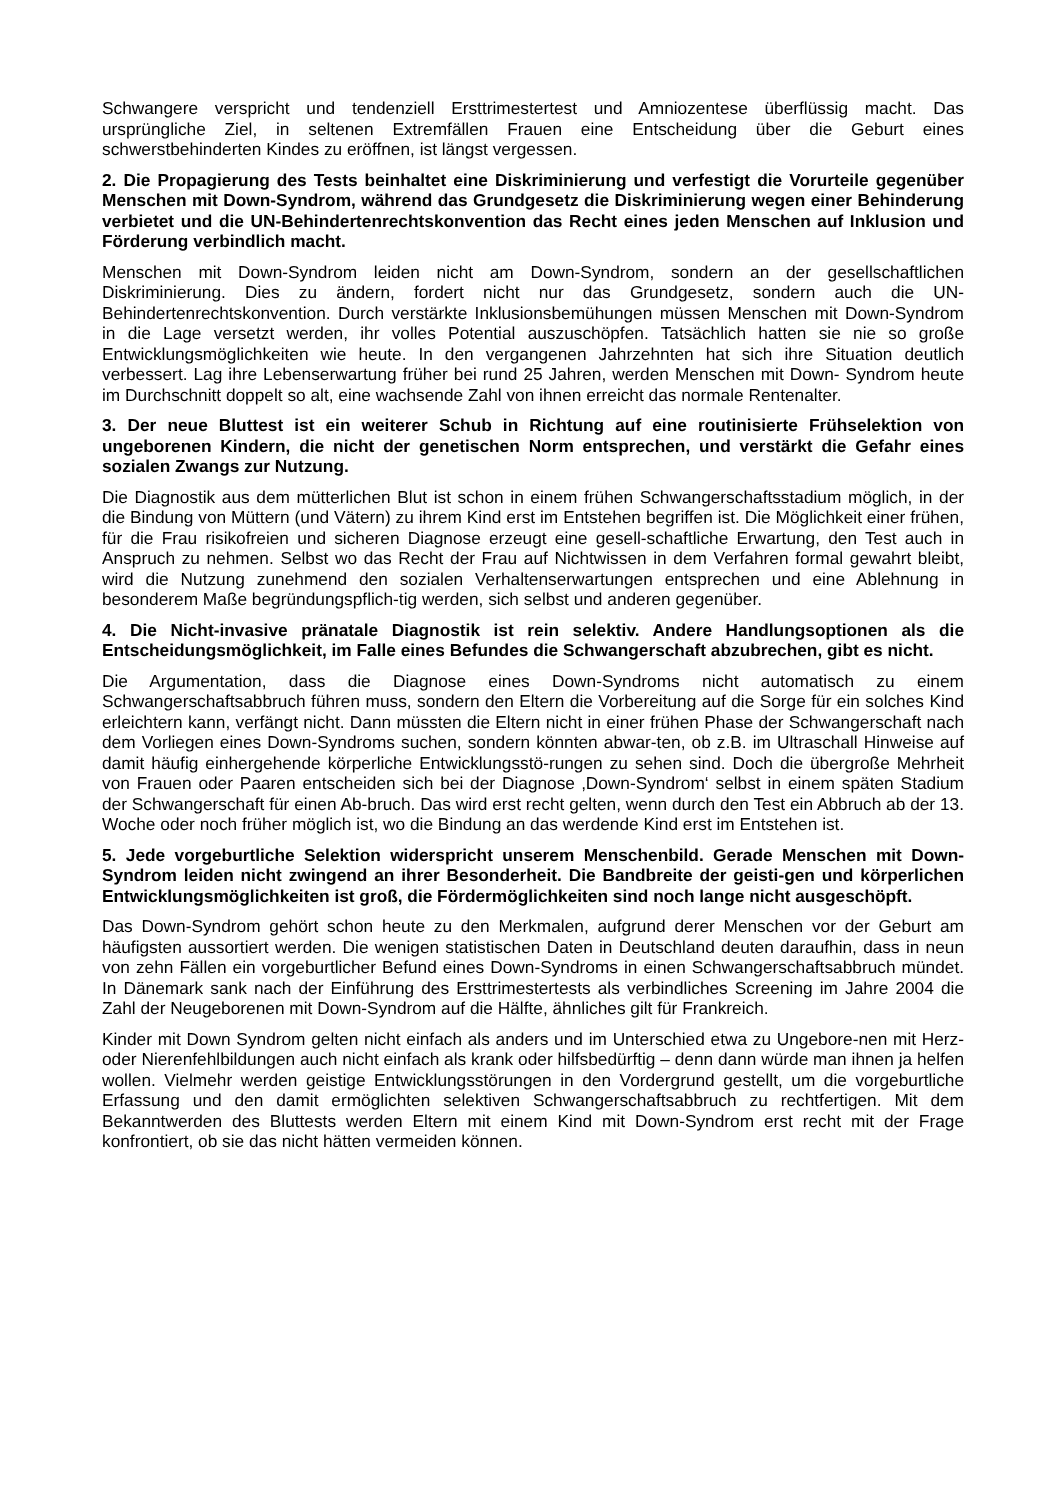Schwangere verspricht und tendenziell Ersttrimestertest und Amniozentese überflüssig macht. Das ursprüngliche Ziel, in seltenen Extremfällen Frauen eine Entscheidung über die Geburt eines schwerstbehinderten Kindes zu eröffnen, ist längst vergessen.
2. Die Propagierung des Tests beinhaltet eine Diskriminierung und verfestigt die Vorurteile gegenüber Menschen mit Down-Syndrom, während das Grundgesetz die Diskriminierung wegen einer Behinderung verbietet und die UN-Behindertenrechtskonvention das Recht eines jeden Menschen auf Inklusion und Förderung verbindlich macht.
Menschen mit Down-Syndrom leiden nicht am Down-Syndrom, sondern an der gesellschaftlichen Diskriminierung. Dies zu ändern, fordert nicht nur das Grundgesetz, sondern auch die UN-Behindertenrechtskonvention. Durch verstärkte Inklusionsbemühungen müssen Menschen mit Down-Syndrom in die Lage versetzt werden, ihr volles Potential auszuschöpfen. Tatsächlich hatten sie nie so große Entwicklungsmöglichkeiten wie heute. In den vergangenen Jahrzehnten hat sich ihre Situation deutlich verbessert. Lag ihre Lebenserwartung früher bei rund 25 Jahren, werden Menschen mit Down- Syndrom heute im Durchschnitt doppelt so alt, eine wachsende Zahl von ihnen erreicht das normale Rentenalter.
3. Der neue Bluttest ist ein weiterer Schub in Richtung auf eine routinisierte Frühselektion von ungeborenen Kindern, die nicht der genetischen Norm entsprechen, und verstärkt die Gefahr eines sozialen Zwangs zur Nutzung.
Die Diagnostik aus dem mütterlichen Blut ist schon in einem frühen Schwangerschaftsstadium möglich, in der die Bindung von Müttern (und Vätern) zu ihrem Kind erst im Entstehen begriffen ist. Die Möglichkeit einer frühen, für die Frau risikofreien und sicheren Diagnose erzeugt eine gesell-schaftliche Erwartung, den Test auch in Anspruch zu nehmen. Selbst wo das Recht der Frau auf Nichtwissen in dem Verfahren formal gewahrt bleibt, wird die Nutzung zunehmend den sozialen Verhaltenserwartungen entsprechen und eine Ablehnung in besonderem Maße begründungspflich-tig werden, sich selbst und anderen gegenüber.
4. Die Nicht-invasive pränatale Diagnostik ist rein selektiv. Andere Handlungsoptionen als die Entscheidungsmöglichkeit, im Falle eines Befundes die Schwangerschaft abzubrechen, gibt es nicht.
Die Argumentation, dass die Diagnose eines Down-Syndroms nicht automatisch zu einem Schwangerschaftsabbruch führen muss, sondern den Eltern die Vorbereitung auf die Sorge für ein solches Kind erleichtern kann, verfängt nicht. Dann müssten die Eltern nicht in einer frühen Phase der Schwangerschaft nach dem Vorliegen eines Down-Syndroms suchen, sondern könnten abwar-ten, ob z.B. im Ultraschall Hinweise auf damit häufig einhergehende körperliche Entwicklungsstö-rungen zu sehen sind. Doch die übergroße Mehrheit von Frauen oder Paaren entscheiden sich bei der Diagnose ‚Down-Syndrom‘ selbst in einem späten Stadium der Schwangerschaft für einen Ab-bruch. Das wird erst recht gelten, wenn durch den Test ein Abbruch ab der 13. Woche oder noch früher möglich ist, wo die Bindung an das werdende Kind erst im Entstehen ist.
5. Jede vorgeburtliche Selektion widerspricht unserem Menschenbild. Gerade Menschen mit Down-Syndrom leiden nicht zwingend an ihrer Besonderheit. Die Bandbreite der geisti-gen und körperlichen Entwicklungsmöglichkeiten ist groß, die Fördermöglichkeiten sind noch lange nicht ausgeschöpft.
Das Down-Syndrom gehört schon heute zu den Merkmalen, aufgrund derer Menschen vor der Geburt am häufigsten aussortiert werden. Die wenigen statistischen Daten in Deutschland deuten daraufhin, dass in neun von zehn Fällen ein vorgeburtlicher Befund eines Down-Syndroms in einen Schwangerschaftsabbruch mündet. In Dänemark sank nach der Einführung des Ersttrimestertests als verbindliches Screening im Jahre 2004 die Zahl der Neugeborenen mit Down-Syndrom auf die Hälfte, ähnliches gilt für Frankreich.
Kinder mit Down Syndrom gelten nicht einfach als anders und im Unterschied etwa zu Ungebore-nen mit Herz- oder Nierenfehlbildungen auch nicht einfach als krank oder hilfsbedürftig – denn dann würde man ihnen ja helfen wollen. Vielmehr werden geistige Entwicklungsstörungen in den Vordergrund gestellt, um die vorgeburtliche Erfassung und den damit ermöglichten selektiven Schwangerschaftsabbruch zu rechtfertigen. Mit dem Bekanntwerden des Bluttests werden Eltern mit einem Kind mit Down-Syndrom erst recht mit der Frage konfrontiert, ob sie das nicht hätten vermeiden können.